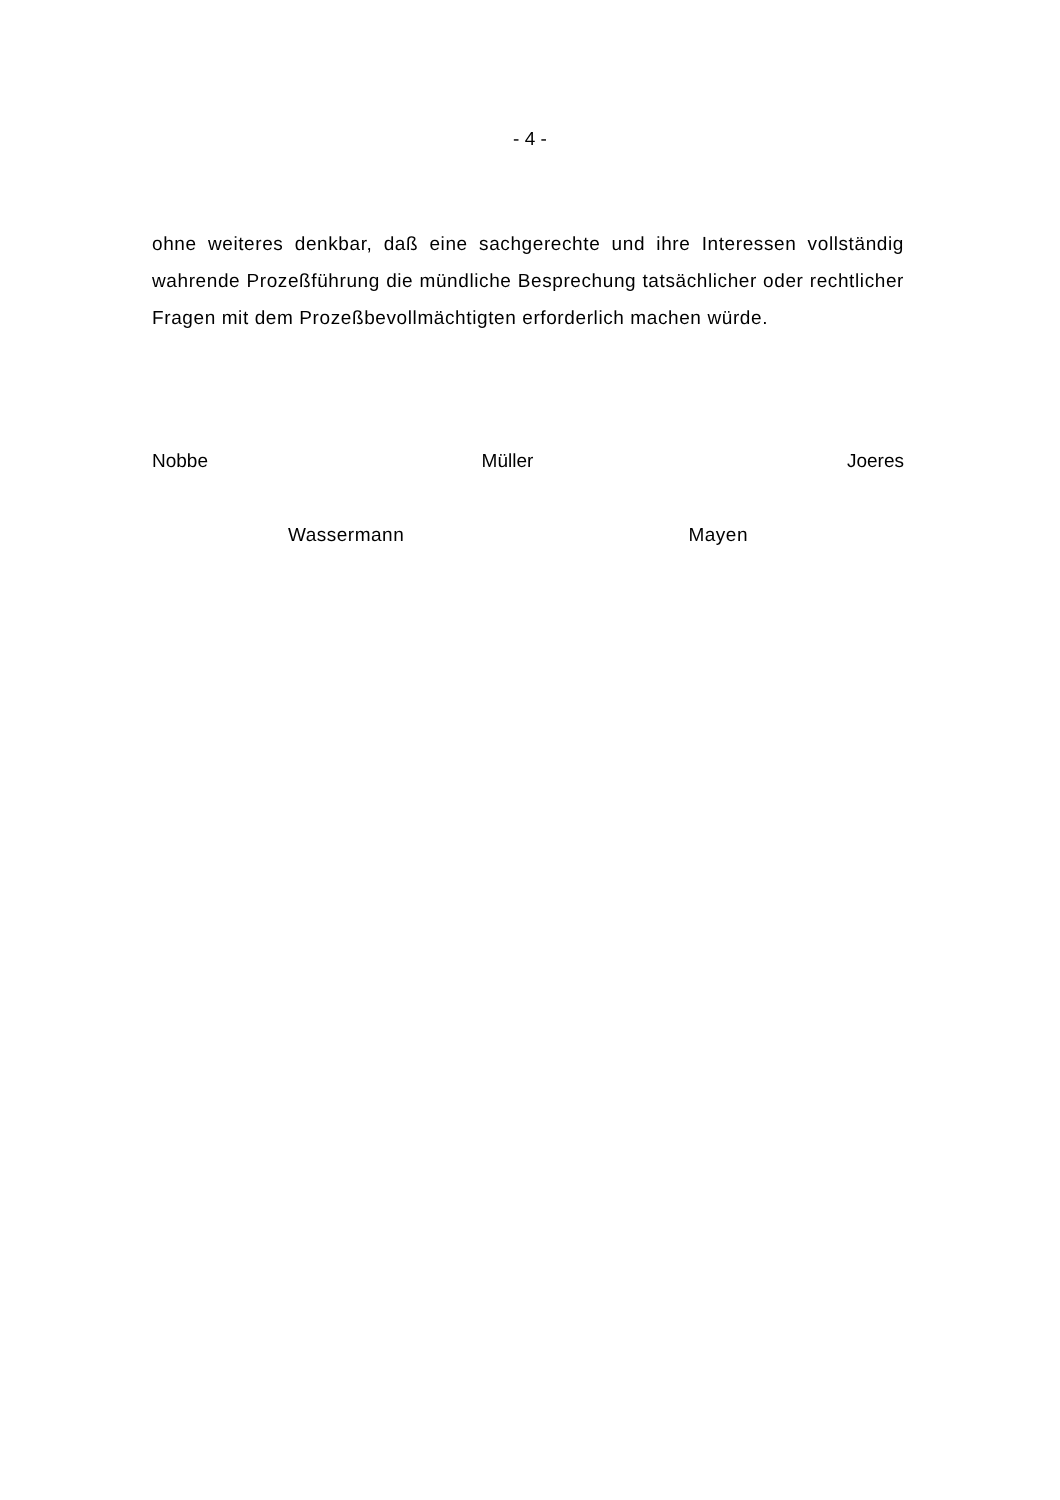- 4 -
ohne weiteres denkbar, daß eine sachgerechte und ihre Interessen voll­ständig wahrende Prozeßführung die mündliche Besprechung tatsächli­cher oder rechtlicher Fragen mit dem Prozeßbevollmächtigten erforder­lich machen würde.
Nobbe Müller Joeres
Wassermann Mayen